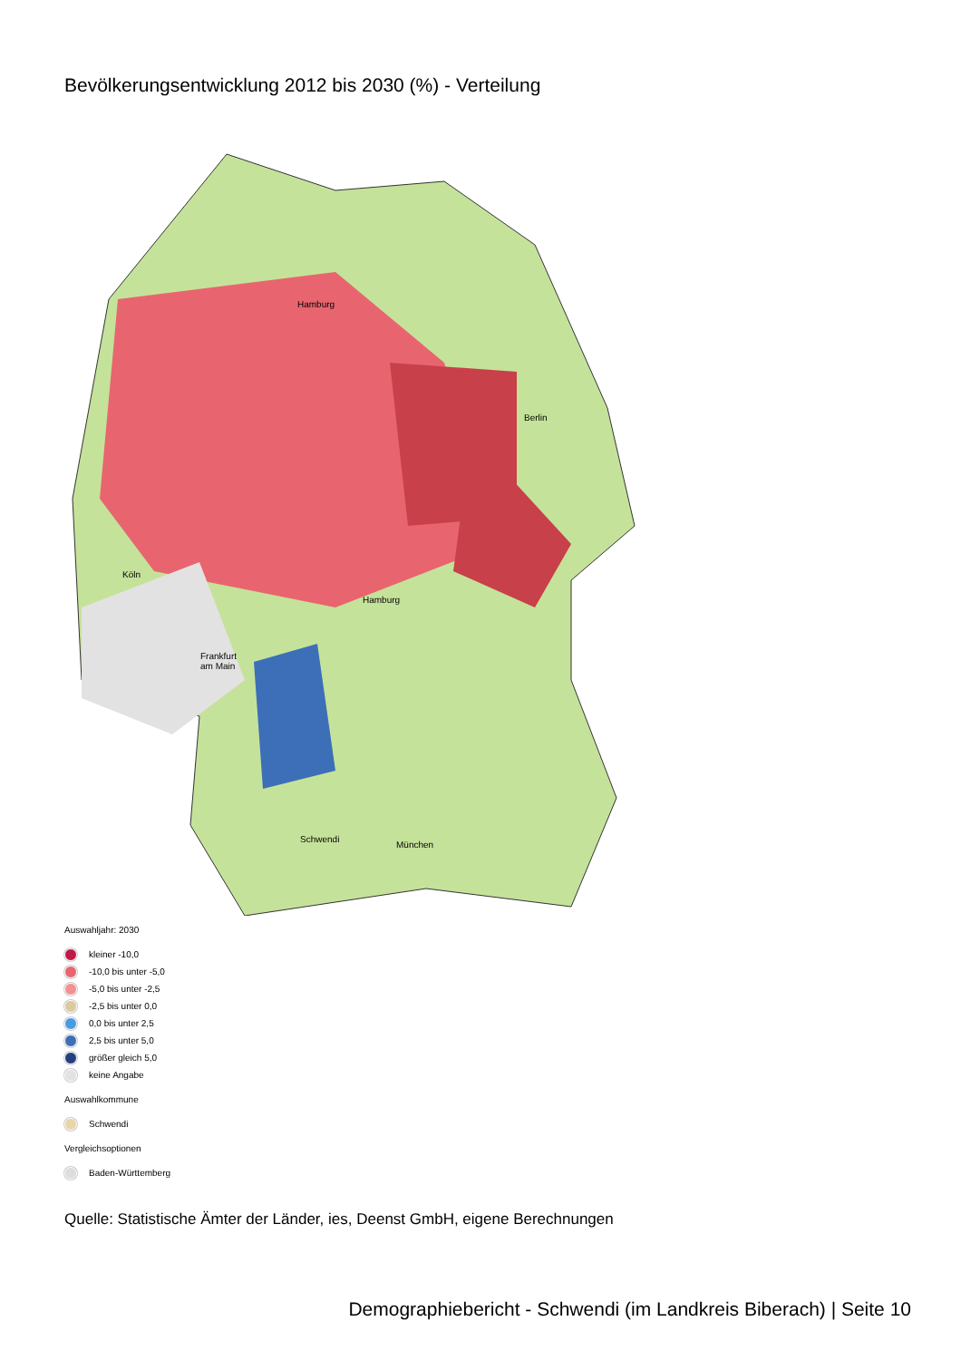Bevölkerungsentwicklung 2012 bis 2030 (%) - Verteilung
Hamburg
Hamburg
Berlin
Köln
Frankfurt am Main
Schwendi
München
Auswahljahr: 2030
kleiner -10,0
-10,0 bis unter -5,0
-5,0 bis unter -2,5
-2,5 bis unter 0,0
0,0 bis unter 2,5
2,5 bis unter 5,0
größer gleich 5,0
keine Angabe
Auswahlkommune
Schwendi
Vergleichsoptionen
Baden-Württemberg
Quelle: Statistische Ämter der Länder, ies, Deenst GmbH, eigene Berechnungen
Demographiebericht - Schwendi (im Landkreis Biberach) | Seite 10